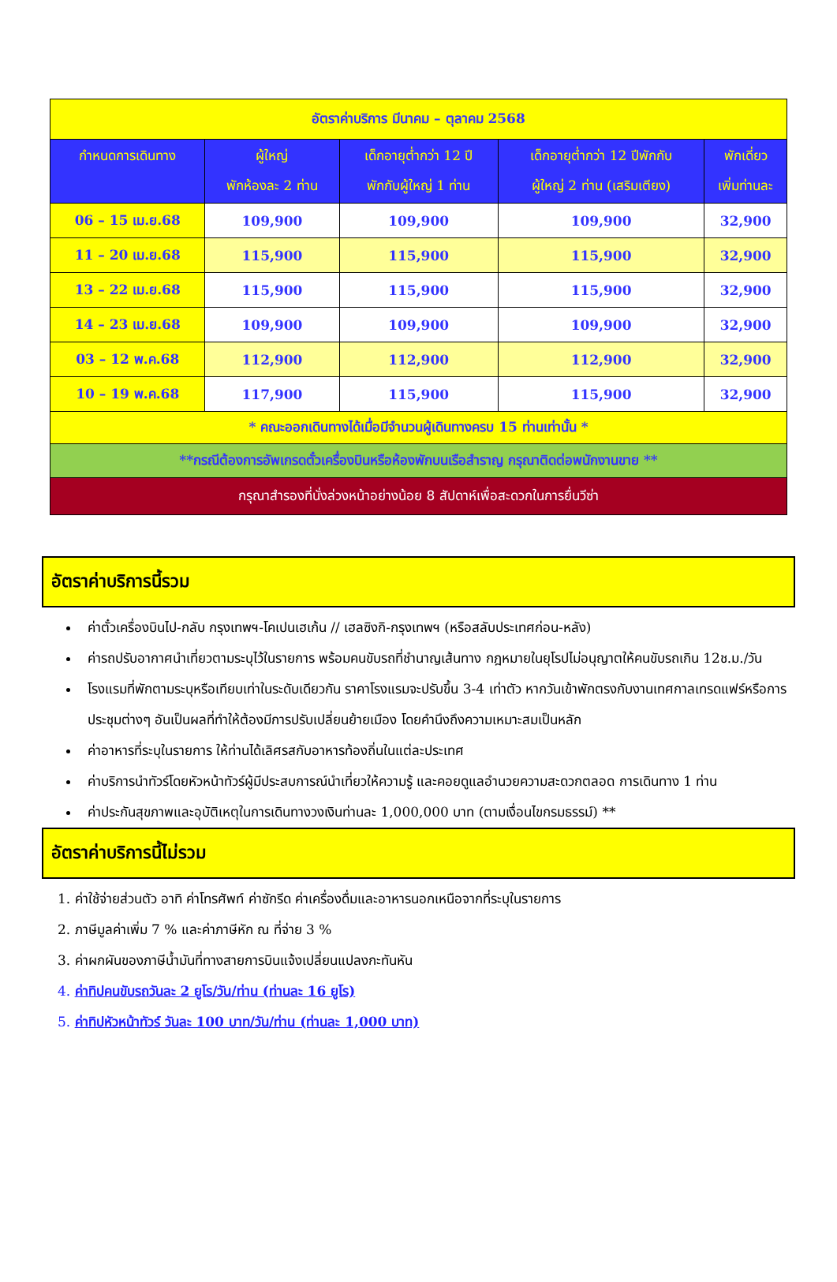| อัตราค่าบริการ มีนาคม – ตุลาคม 2568 | | | | |
| กำหนดการเดินทาง | ผู้ใหญ่ พักห้องละ 2 ท่าน | เด็กอายุต่ำกว่า 12 ปี พักกับผู้ใหญ่ 1 ท่าน | เด็กอายุต่ำกว่า 12 ปีพักกับ ผู้ใหญ่ 2 ท่าน (เสริมเตียง) | พักเดี่ยว เพิ่มท่านละ |
| 06 – 15 เม.ย.68 | 109,900 | 109,900 | 109,900 | 32,900 |
| 11 – 20 เม.ย.68 | 115,900 | 115,900 | 115,900 | 32,900 |
| 13 – 22 เม.ย.68 | 115,900 | 115,900 | 115,900 | 32,900 |
| 14 – 23 เม.ย.68 | 109,900 | 109,900 | 109,900 | 32,900 |
| 03 – 12 พ.ค.68 | 112,900 | 112,900 | 112,900 | 32,900 |
| 10 – 19 พ.ค.68 | 117,900 | 115,900 | 115,900 | 32,900 |
| * คณะออกเดินทางได้เมื่อมีจำนวนผู้เดินทางครบ 15 ท่านเท่านั้น * | | | | |
| **กรณีต้องการอัพเกรดตั๋วเครื่องบินหรือห้องพักบนเรือสำราญ กรุณาติดต่อพนักงานขาย ** | | | | |
| กรุณาสำรองที่นั่งล่วงหน้าอย่างน้อย 8 สัปดาห์เพื่อสะดวกในการยื่นวีซ่า | | | | |
อัตราค่าบริการนี้รวม
ค่าตั๋วเครื่องบินไป-กลับ กรุงเทพฯ-โคเปนเฮเก้น // เฮลซิงกิ-กรุงเทพฯ (หรือสลับประเทศก่อน-หลัง)
ค่ารถปรับอากาศนำเที่ยวตามระบุไว้ในรายการ พร้อมคนขับรถที่ชำนาญเส้นทาง กฎหมายในยุโรปไม่อนุญาตให้คนขับรถเกิน 12ช.ม./วัน
โรงแรมที่พักตามระบุหรือเทียบเท่าในระดับเดียวกัน ราคาโรงแรมจะปรับขึ้น 3-4 เท่าตัว หากวันเข้าพักตรงกับงานเทศกาลเทรดแฟร์หรือการประชุมต่างๆ อันเป็นผลที่ทำให้ต้องมีการปรับเปลี่ยนย้ายเมือง โดยคำนึงถึงความเหมาะสมเป็นหลัก
ค่าอาหารที่ระบุในรายการ ให้ท่านได้เลิศรสกับอาหารท้องถิ่นในแต่ละประเทศ
ค่าบริการนำทัวร์โดยหัวหน้าทัวร์ผู้มีประสบการณ์นำเที่ยวให้ความรู้ และคอยดูแลอำนวยความสะดวกตลอด การเดินทาง 1 ท่าน
ค่าประกันสุขภาพและอุบัติเหตุในการเดินทางวงเงินท่านละ 1,000,000 บาท (ตามเงื่อนไขกรมธรรม์) **
อัตราค่าบริการนี้ไม่รวม
1. ค่าใช้จ่ายส่วนตัว อาทิ ค่าโทรศัพท์ ค่าซักรีด ค่าเครื่องดื่มและอาหารนอกเหนือจากที่ระบุในรายการ
2. ภาษีมูลค่าเพิ่ม 7 % และค่าภาษีหัก ณ ที่จ่าย 3 %
3. ค่าผกผันของภาษีน้ำมันที่ทางสายการบินแจ้งเปลี่ยนแปลงกะทันหัน
4. ค่าทิปคนขับรถวันละ 2 ยูโร/วัน/ท่าน (ท่านละ 16 ยูโร)
5. ค่าทิปหัวหน้าทัวร์ วันละ 100 บาท/วัน/ท่าน (ท่านละ 1,000 บาท)